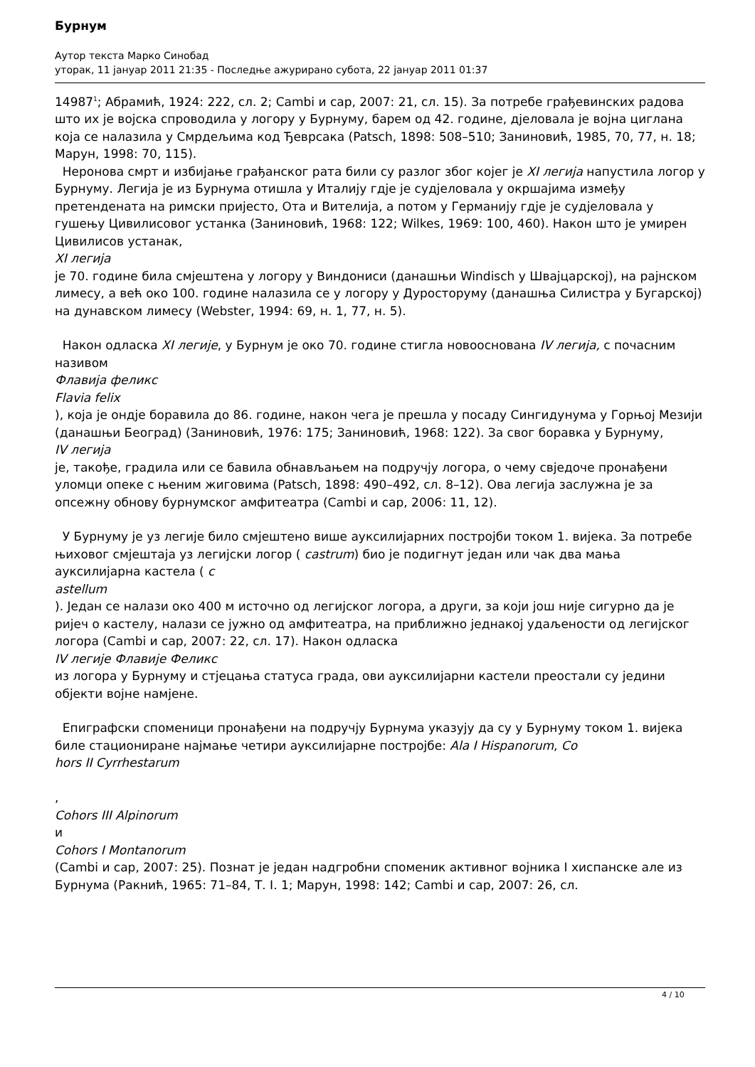Бурнум
Аутор текста Марко Синобад
уторак, 11 јануар 2011 21:35 - Последње ажурирано субота, 22 јануар 2011 01:37
14987<sup>1</sup>; Абрамић, 1924: 222, сл. 2; Cambi и сар, 2007: 21, сл. 15). За потребе грађевинских радова што их је војска спроводила у логору у Бурнуму, барем од 42. године, дјеловала је војна циглана која се налазила у Смрдељима код Ђеврсака (Patsch, 1898: 508–510; Заниновић, 1985, 70, 77, н. 18; Марун, 1998: 70, 115).
Неронова смрт и избијање грађанског рата били су разлог због којег је XI легија напустила логор у Бурнуму. Легија је из Бурнума отишла у Италију гдје је судјеловала у окршајима између претендената на римски пријесто, Ота и Вителија, а потом у Германију гдје је судјеловала у гушењу Цивилисовог устанка (Заниновић, 1968: 122; Wilkes, 1969: 100, 460). Након што је умирен Цивилисов устанак,
XI легија
је 70. године била смјештена у логору у Виндониси (данашњи Windisch у Швајцарској), на рајнском лимесу, а већ око 100. године налазила се у логору у Дуросторуму (данашња Силистра у Бугарској) на дунавском лимесу (Webster, 1994: 69, н. 1, 77, н. 5).
Након одласка XI легије, у Бурнум је око 70. године стигла новооснована IV легија, с почасним називом
Флавија феликс
Flavia felix
), која је ондје боравила до 86. године, након чега је прешла у посаду Сингидунума у Горњој Мезији (данашњи Београд) (Заниновић, 1976: 175; Заниновић, 1968: 122). За свог боравка у Бурнуму,
IV легија
је, такође, градила или се бавила обнављањем на подручју логора, о чему свједоче пронађени уломци опеке с њеним жиговима (Patsch, 1898: 490–492, сл. 8–12). Ова легија заслужна је за опсежну обнову бурнумског амфитеатра (Cambi и сар, 2006: 11, 12).
У Бурнуму је уз легије било смјештено више ауксилијарних постројби током 1. вијека. За потребе њиховог смјештаја уз легијски логор ( castrum) био је подигнут један или чак два мања ауксилијарна кастела ( c
astellum
). Један се налази око 400 м источно од легијског логора, а други, за који још није сигурно да је ријеч о кастелу, налази се јужно од амфитеатра, на приближно једнакој удаљености од легијског логора (Cambi и сар, 2007: 22, сл. 17). Након одласка
IV легије Флавије Феликс
из логора у Бурнуму и стјецања статуса града, ови ауксилијарни кастели преостали су једини објекти војне намјене.
Епиграфски споменици пронађени на подручју Бурнума указују да су у Бурнуму током 1. вијека биле стациониране најмање четири ауксилијарне постројбе: Ala I Hispanorum, Co
hors II Cyrrhestarum
,
Cohors III Alpinorum
и
Cohors I Montanorum
(Cambi и сар, 2007: 25). Познат је један надгробни споменик активног војника I хиспанске але из Бурнума (Ракнић, 1965: 71–84, Т. I. 1; Марун, 1998: 142; Cambi и сар, 2007: 26, сл.
4 / 10